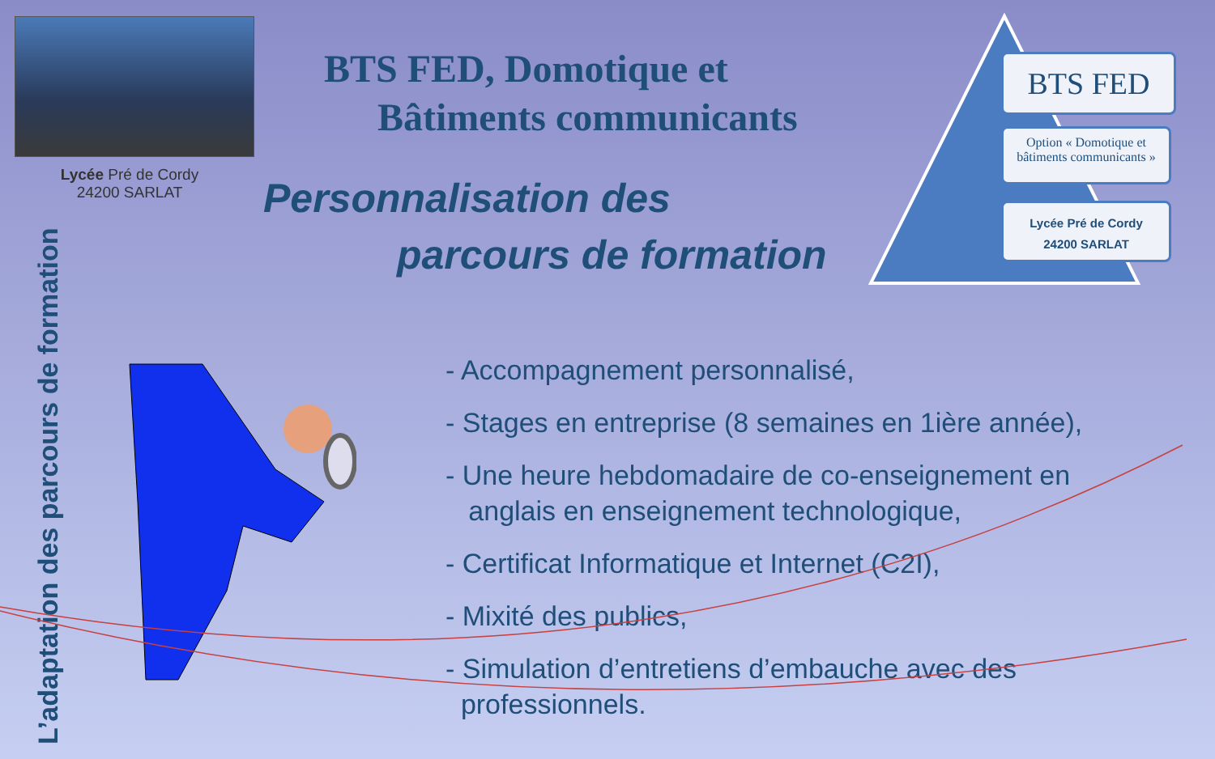Lycée Pré de Cordy
24200 SARLAT
BTS FED, Domotique et
Bâtiments communicants
Personnalisation des
parcours de formation
BTS FED
Option « Domotique et bâtiments communicants »
Lycée Pré de Cordy
24200 SARLAT
L’adaptation des parcours de formation
- Accompagnement personnalisé,
- Stages en entreprise (8 semaines en 1ière année),
- Une heure hebdomadaire de co-enseignement en
anglais en enseignement technologique,
- Certificat Informatique et Internet (C2I),
- Mixité des publics,
- Simulation d’entretiens d’embauche avec des
professionnels.